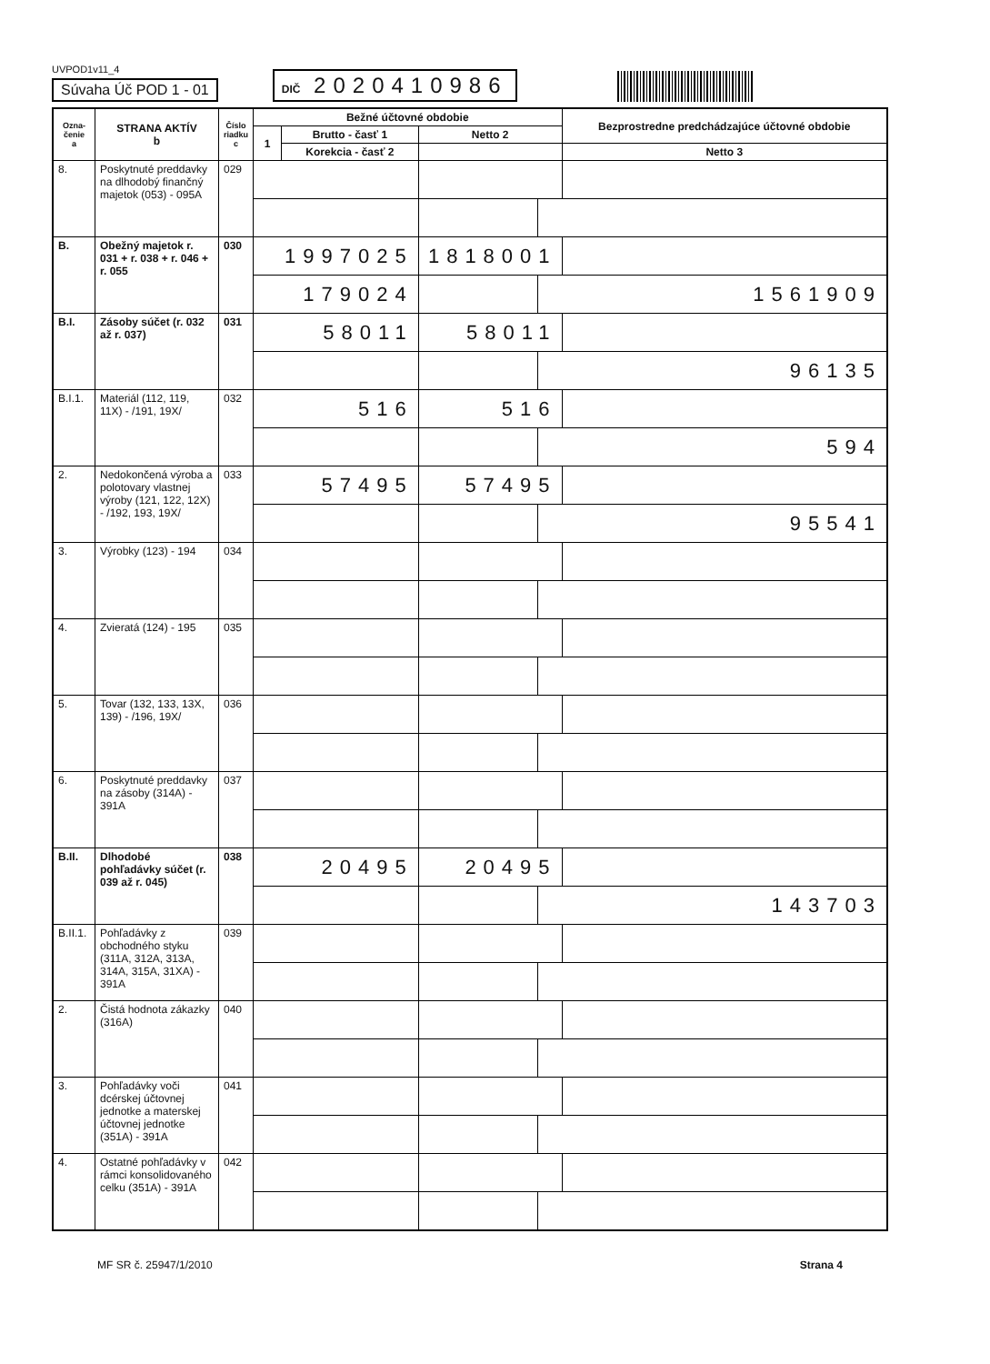UVPOD1v11_4
Súvaha Úč POD 1 - 01
DIČ 2020410986
| Ozna- čenie a | STRANA AKTÍV b | Číslo riadku c | Bežné účtovné obdobie | | | | Bezprostredne predchádzajúce účtovné obdobie |
| --- | --- | --- | --- | --- | --- | --- | --- |
| | | | 1 | Brutto - časť 1 | Netto 2 | | |
| | | | | Korekcia - časť 2 | | | Netto 3 |
| 8. | Poskytnuté preddavky na dlhodobý finančný majetok (053) - 095A | 029 | | | | | |
| B. | Obežný majetok r. 031 + r. 038 + r. 046 + r. 055 | 030 | 1997025 | | 1818001 | | |
| | | | 179024 | | | 1561909 | |
| B.I. | Zásoby súčet (r. 032 až r. 037) | 031 | 58011 | | 58011 | | |
| | | | | | | 96135 | |
| B.I.1. | Materiál (112, 119, 11X) - /191, 19X/ | 032 | 516 | | 516 | | |
| | | | | | | 594 | |
| 2. | Nedokončená výroba a polotovary vlastnej výroby (121, 122, 12X) - /192, 193, 19X/ | 033 | 57495 | | 57495 | | |
| | | | | | | 95541 | |
| 3. | Výrobky (123) - 194 | 034 | | | | | |
| 4. | Zvieratá (124) - 195 | 035 | | | | | |
| 5. | Tovar (132, 133, 13X, 139) - /196, 19X/ | 036 | | | | | |
| 6. | Poskytnuté preddavky na zásoby (314A) - 391A | 037 | | | | | |
| B.II. | Dlhodobé pohľadávky súčet (r. 039 až r. 045) | 038 | 20495 | | 20495 | | |
| | | | | | | 143703 | |
| B.II.1. | Pohľadávky z obchodného styku (311A, 312A, 313A, 314A, 315A, 31XA) - 391A | 039 | | | | | |
| 2. | Čistá hodnota zákazky (316A) | 040 | | | | | |
| 3. | Pohľadávky voči dcérskej účtovnej jednotke a materskej účtovnej jednotke (351A) - 391A | 041 | | | | | |
| 4. | Ostatné pohľadávky v rámci konsolidovaného celku (351A) - 391A | 042 | | | | | |
MF SR č. 25947/1/2010 Strana 4